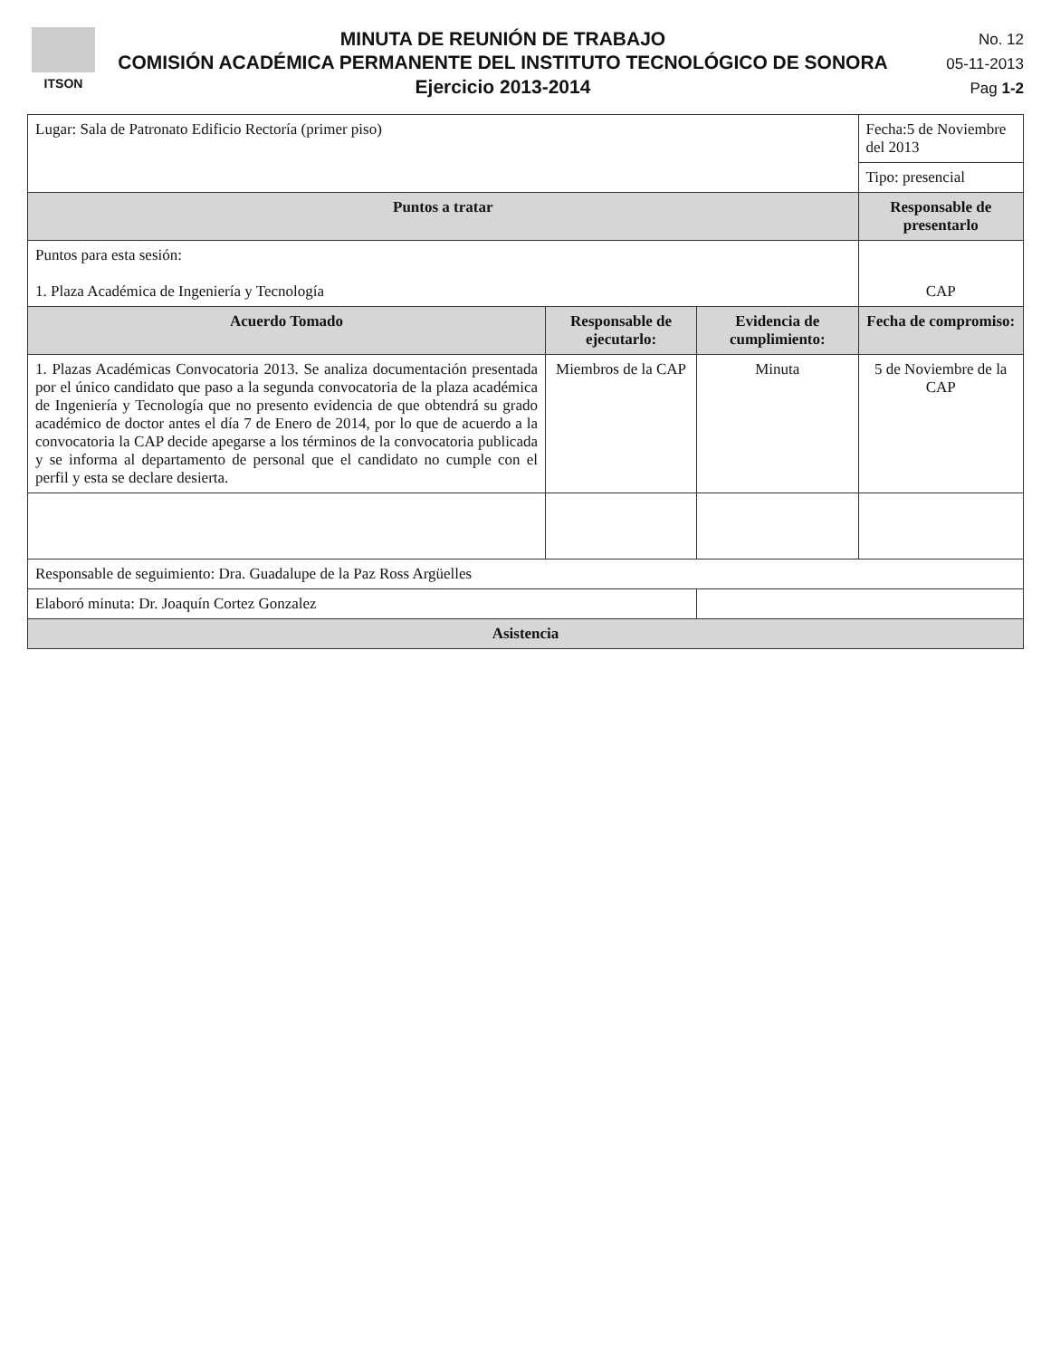ITSON
MINUTA DE REUNIÓN DE TRABAJO
COMISIÓN ACADÉMICA PERMANENTE DEL INSTITUTO TECNOLÓGICO DE SONORA
Ejercicio 2013-2014
No. 12
05-11-2013
Pag 1-2
| Lugar: Sala de Patronato Edificio Rectoría (primer piso) | | | | Fecha:5 de Noviembre del 2013 |
| | | | | Tipo: presencial |
| Puntos a tratar | | | | Responsable de presentarlo |
| Puntos para esta sesión: 1. Plaza Académica de Ingeniería y Tecnología | | | | CAP |
| Acuerdo Tomado | Responsable de ejecutarlo: | Evidencia de cumplimiento: | Fecha de compromiso: | |
| 1. Plazas Académicas Convocatoria 2013. Se analiza documentación presentada por el único candidato que paso a la segunda convocatoria de la plaza académica de Ingeniería y Tecnología que no presento evidencia de que obtendrá su grado académico de doctor antes el día 7 de Enero de 2014, por lo que de acuerdo a la convocatoria la CAP decide apegarse a los términos de la convocatoria publicada y se informa al departamento de personal que el candidato no cumple con el perfil y esta se declare desierta. | Miembros de la CAP | Minuta | 5 de Noviembre de la CAP | |
| Responsable de seguimiento: Dra. Guadalupe de la Paz Ross Argüelles | | | | |
| Elaboró minuta: Dr. Joaquín Cortez Gonzalez | | | | |
| Asistencia | | | | |